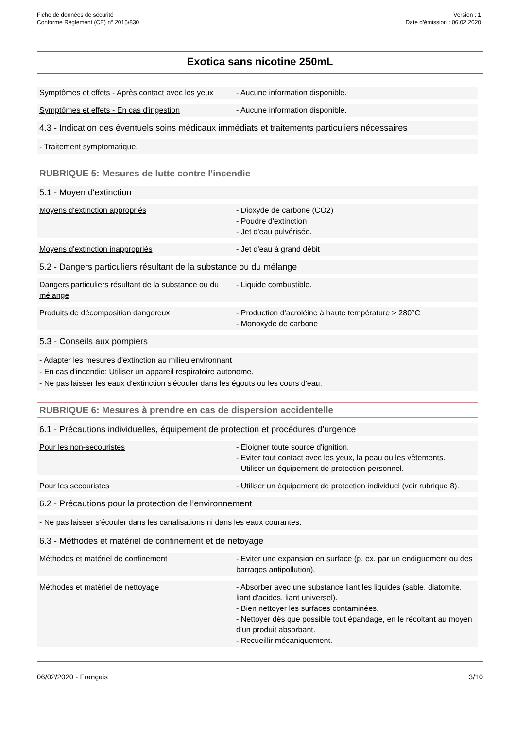Fiche de données de sécurité
Conforme Règlement (CE) n° 2015/830
Version : 1
Date d’émission : 06.02.2020
Exotica sans nicotine 250mL
Symptômes et effets - Après contact avec les yeux
- Aucune information disponible.
Symptômes et effets - En cas d'ingestion - Aucune information disponible.
4.3 - Indication des éventuels soins médicaux immédiats et traitements particuliers nécessaires
- Traitement symptomatique.
RUBRIQUE 5: Mesures de lutte contre l'incendie
5.1 - Moyen d'extinction
Moyens d'extinction appropriés - Dioxyde de carbone (CO2)
- Poudre d'extinction
- Jet d'eau pulvérisée.
Moyens d'extinction inappropriés - Jet d'eau à grand débit
5.2 - Dangers particuliers résultant de la substance ou du mélange
Dangers particuliers résultant de la substance ou du mélange
- Liquide combustible.
Produits de décomposition dangereux - Production d'acroléine à haute température > 280°C
- Monoxyde de carbone
5.3 - Conseils aux pompiers
- Adapter les mesures d'extinction au milieu environnant
- En cas d'incendie: Utiliser un appareil respiratoire autonome.
- Ne pas laisser les eaux d'extinction s'écouler dans les égouts ou les cours d'eau.
RUBRIQUE 6: Mesures à prendre en cas de dispersion accidentelle
6.1 - Précautions individuelles, équipement de protection et procédures d’urgence
Pour les non-secouristes - Eloigner toute source d'ignition.
- Eviter tout contact avec les yeux, la peau ou les vêtements.
- Utiliser un équipement de protection personnel.
Pour les secouristes - Utiliser un équipement de protection individuel (voir rubrique 8).
6.2 - Précautions pour la protection de l’environnement
- Ne pas laisser s'écouler dans les canalisations ni dans les eaux courantes.
6.3 - Méthodes et matériel de confinement et de netoyage
Méthodes et matériel de confinement - Eviter une expansion en surface (p. ex. par un endiguement ou des barrages antipollution).
Méthodes et matériel de nettoyage - Absorber avec une substance liant les liquides (sable, diatomite, liant d'acides, liant universel).
- Bien nettoyer les surfaces contaminées.
- Nettoyer dès que possible tout épandage, en le récoltant au moyen d'un produit absorbant.
- Recueillir mécaniquement.
06/02/2020 - Français 3/10